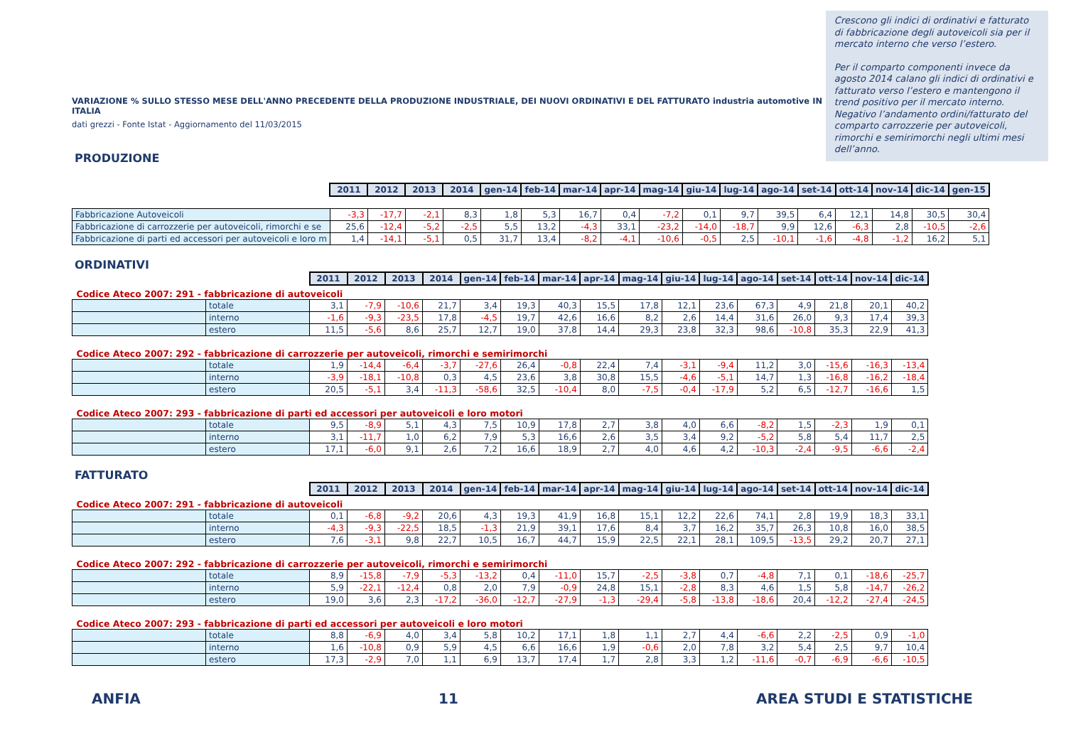VARIAZIONE % SULLO STESSO MESE DELL'ANNO PRECEDENTE DELLA PRODUZIONE INDUSTRIALE, DEI NUOVI ORDINATIVI E DEL FATTURATO industria automotive IN ITALIA
dati grezzi - Fonte Istat - Aggiornamento del 11/03/2015
PRODUZIONE
Crescono gli indici di ordinativi e fatturato di fabbricazione degli autoveicoli sia per il mercato interno che verso l’estero.
Per il comparto componenti invece da agosto 2014 calano gli indici di ordinativi e fatturato verso l’estero e mantengono il trend positivo per il mercato interno. Negativo l’andamento ordini/fatturato del comparto carrozzerie per autoveicoli, rimorchi e semirimorchi negli ultimi mesi dell’anno.
| | 2011 | 2012 | 2013 | 2014 | gen-14 | feb-14 | mar-14 | apr-14 | mag-14 | giu-14 | lug-14 | ago-14 | set-14 | ott-14 | nov-14 | dic-14 | gen-15 |
| Fabbricazione Autoveicoli | -3,3 | -17,7 | -2,1 | 8,3 | 1,8 | 5,3 | 16,7 | 0,4 | -7,2 | 0,1 | 9,7 | 39,5 | 6,4 | 12,1 | 14,8 | 30,5 | 30,4 |
| Fabbricazione di carrozzerie per autoveicoli, rimorchi e se | 25,6 | -12,4 | -5,2 | -2,5 | 5,5 | 13,2 | -4,3 | 33,1 | -23,2 | -14,0 | -18,7 | 9,9 | 12,6 | -6,3 | 2,8 | -10,5 | -2,6 |
| Fabbricazione di parti ed accessori per autoveicoli e loro m | 1,4 | -14,1 | -5,1 | 0,5 | 31,7 | 13,4 | -8,2 | -4,1 | -10,6 | -0,5 | 2,5 | -10,1 | -1,6 | -4,8 | -1,2 | 16,2 | 5,1 |
ORDINATIVI
| | | 2011 | 2012 | 2013 | 2014 | gen-14 | feb-14 | mar-14 | apr-14 | mag-14 | giu-14 | lug-14 | ago-14 | set-14 | ott-14 | nov-14 | dic-14 |
| Codice Ateco 2007: 291 - fabbricazione di autoveicoli | | | | | | | | | | | | | | | | | |
| | totale | 3,1 | -7,9 | -10,6 | 21,7 | 3,4 | 19,3 | 40,3 | 15,5 | 17,8 | 12,1 | 23,6 | 67,3 | 4,9 | 21,8 | 20,1 | 40,2 |
| | interno | -1,6 | -9,3 | -23,5 | 17,8 | -4,5 | 19,7 | 42,6 | 16,6 | 8,2 | 2,6 | 14,4 | 31,6 | 26,0 | 9,3 | 17,4 | 39,3 |
| | estero | 11,5 | -5,6 | 8,6 | 25,7 | 12,7 | 19,0 | 37,8 | 14,4 | 29,3 | 23,8 | 32,3 | 98,6 | -10,8 | 35,3 | 22,9 | 41,3 |
| Codice Ateco 2007: 292 - fabbricazione di carrozzerie per autoveicoli, rimorchi e semirimorchi | | | | | | | | | | | | | | | | | |
| | totale | 1,9 | -14,4 | -6,4 | -3,7 | -27,6 | 26,4 | -0,8 | 22,4 | 7,4 | -3,1 | -9,4 | 11,2 | 3,0 | -15,6 | -16,3 | -13,4 |
| | interno | -3,9 | -18,1 | -10,8 | 0,3 | 4,5 | 23,6 | 3,8 | 30,8 | 15,5 | -4,6 | -5,1 | 14,7 | 1,3 | -16,8 | -16,2 | -18,4 |
| | estero | 20,5 | -5,1 | 3,4 | -11,3 | -58,6 | 32,5 | -10,4 | 8,0 | -7,5 | -0,4 | -17,9 | 5,2 | 6,5 | -12,7 | -16,6 | 1,5 |
| Codice Ateco 2007: 293 - fabbricazione di parti ed accessori per autoveicoli e loro motori | | | | | | | | | | | | | | | | | |
| | totale | 9,5 | -8,9 | 5,1 | 4,3 | 7,5 | 10,9 | 17,8 | 2,7 | 3,8 | 4,0 | 6,6 | -8,2 | 1,5 | -2,3 | 1,9 | 0,1 |
| | interno | 3,1 | -11,7 | 1,0 | 6,2 | 7,9 | 5,3 | 16,6 | 2,6 | 3,5 | 3,4 | 9,2 | -5,2 | 5,8 | 5,4 | 11,7 | 2,5 |
| | estero | 17,1 | -6,0 | 9,1 | 2,6 | 7,2 | 16,6 | 18,9 | 2,7 | 4,0 | 4,6 | 4,2 | -10,3 | -2,4 | -9,5 | -6,6 | -2,4 |
FATTURATO
| | | 2011 | 2012 | 2013 | 2014 | gen-14 | feb-14 | mar-14 | apr-14 | mag-14 | giu-14 | lug-14 | ago-14 | set-14 | ott-14 | nov-14 | dic-14 |
| Codice Ateco 2007: 291 - fabbricazione di autoveicoli | | | | | | | | | | | | | | | | | |
| | totale | 0,1 | -6,8 | -9,2 | 20,6 | 4,3 | 19,3 | 41,9 | 16,8 | 15,1 | 12,2 | 22,6 | 74,1 | 2,8 | 19,9 | 18,3 | 33,1 |
| | interno | -4,3 | -9,3 | -22,5 | 18,5 | -1,3 | 21,9 | 39,1 | 17,6 | 8,4 | 3,7 | 16,2 | 35,7 | 26,3 | 10,8 | 16,0 | 38,5 |
| | estero | 7,6 | -3,1 | 9,8 | 22,7 | 10,5 | 16,7 | 44,7 | 15,9 | 22,5 | 22,1 | 28,1 | 109,5 | -13,5 | 29,2 | 20,7 | 27,1 |
| Codice Ateco 2007: 292 - fabbricazione di carrozzerie per autoveicoli, rimorchi e semirimorchi | | | | | | | | | | | | | | | | | |
| | totale | 8,9 | -15,8 | -7,9 | -5,3 | -13,2 | 0,4 | -11,0 | 15,7 | -2,5 | -3,8 | 0,7 | -4,8 | 7,1 | 0,1 | -18,6 | -25,7 |
| | interno | 5,9 | -22,1 | -12,4 | 0,8 | 2,0 | 7,9 | -0,9 | 24,8 | 15,1 | -2,8 | 8,3 | 4,6 | 1,5 | 5,8 | -14,7 | -26,2 |
| | estero | 19,0 | 3,6 | 2,3 | -17,2 | -36,0 | -12,7 | -27,9 | -1,3 | -29,4 | -5,8 | -13,8 | -18,6 | 20,4 | -12,2 | -27,4 | -24,5 |
| Codice Ateco 2007: 293 - fabbricazione di parti ed accessori per autoveicoli e loro motori | | | | | | | | | | | | | | | | | |
| | totale | 8,8 | -6,9 | 4,0 | 3,4 | 5,8 | 10,2 | 17,1 | 1,8 | 1,1 | 2,7 | 4,4 | -6,6 | 2,2 | -2,5 | 0,9 | -1,0 |
| | interno | 1,6 | -10,8 | 0,9 | 5,9 | 4,5 | 6,6 | 16,6 | 1,9 | -0,6 | 2,0 | 7,8 | 3,2 | 5,4 | 2,5 | 9,7 | 10,4 |
| | estero | 17,3 | -2,9 | 7,0 | 1,1 | 6,9 | 13,7 | 17,4 | 1,7 | 2,8 | 3,3 | 1,2 | -11,6 | -0,7 | -6,9 | -6,6 | -10,5 |
ANFIA 11 AREA STUDI E STATISTICHE